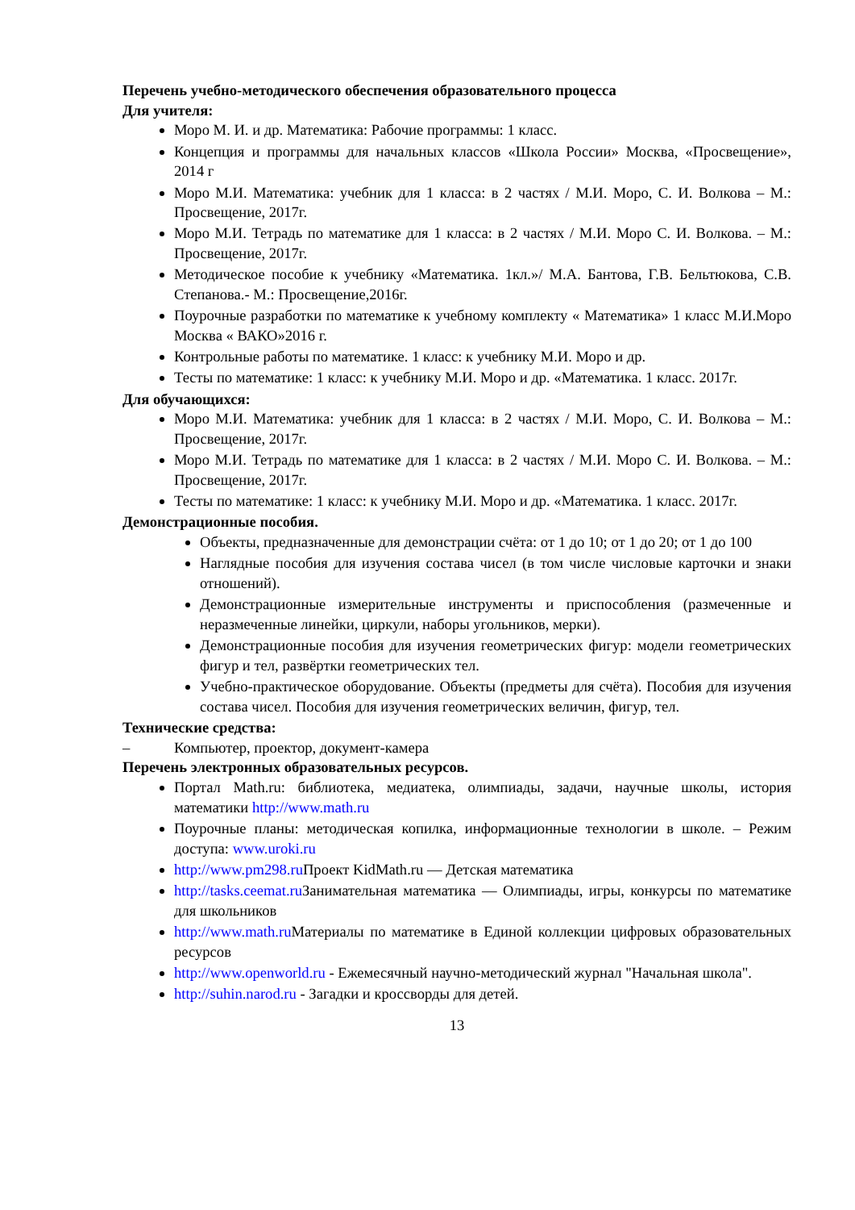Перечень учебно-методического обеспечения образовательного процесса
Для учителя:
Моро М. И. и др. Математика: Рабочие программы: 1 класс.
Концепция и программы для начальных классов «Школа России» Москва, «Просвещение», 2014 г
Моро М.И. Математика: учебник для 1 класса: в 2 частях / М.И. Моро, С. И. Волкова – М.: Просвещение, 2017г.
Моро М.И. Тетрадь по математике для 1 класса: в 2 частях / М.И. Моро С. И. Волкова. – М.: Просвещение, 2017г.
Методическое пособие к учебнику «Математика. 1кл.»/ М.А. Бантова, Г.В. Бельтюкова, С.В. Степанова.- М.: Просвещение,2016г.
Поурочные разработки по математике к учебному комплекту « Математика» 1 класс М.И.Моро Москва « ВАКО»2016 г.
Контрольные работы по математике. 1 класс: к учебнику М.И. Моро и др.
Тесты по математике: 1 класс: к учебнику М.И. Моро и др. «Математика. 1 класс. 2017г.
Для обучающихся:
Моро М.И. Математика: учебник для 1 класса: в 2 частях / М.И. Моро, С. И. Волкова – М.: Просвещение, 2017г.
Моро М.И. Тетрадь по математике для 1 класса: в 2 частях / М.И. Моро С. И. Волкова. – М.: Просвещение, 2017г.
Тесты по математике: 1 класс: к учебнику М.И. Моро и др. «Математика. 1 класс. 2017г.
Демонстрационные пособия.
Объекты, предназначенные для демонстрации счёта: от 1 до 10; от 1 до 20; от 1 до 100
Наглядные пособия для изучения состава чисел (в том числе числовые карточки и знаки отношений).
Демонстрационные измерительные инструменты и приспособления (размеченные и неразмеченные линейки, циркули, наборы угольников, мерки).
Демонстрационные пособия для изучения геометрических фигур: модели геометрических фигур и тел, развёртки геометрических тел.
Учебно-практическое оборудование. Объекты (предметы для счёта). Пособия для изучения состава чисел. Пособия для изучения геометрических величин, фигур, тел.
Технические средства:
– Компьютер, проектор, документ-камера
Перечень электронных образовательных ресурсов.
Портал Math.ru: библиотека, медиатека, олимпиады, задачи, научные школы, история математики http://www.math.ru
Поурочные планы: методическая копилка, информационные технологии в школе. – Режим доступа: www.uroki.ru
http://www.pm298.ru Проект KidMath.ru — Детская математика
http://tasks.ceemat.ru Занимательная математика — Олимпиады, игры, конкурсы по математике для школьников
http://www.math.ru Материалы по математике в Единой коллекции цифровых образовательных ресурсов
http://www.openworld.ru - Ежемесячный научно-методический журнал "Начальная школа".
http://suhin.narod.ru - Загадки и кроссворды для детей.
13